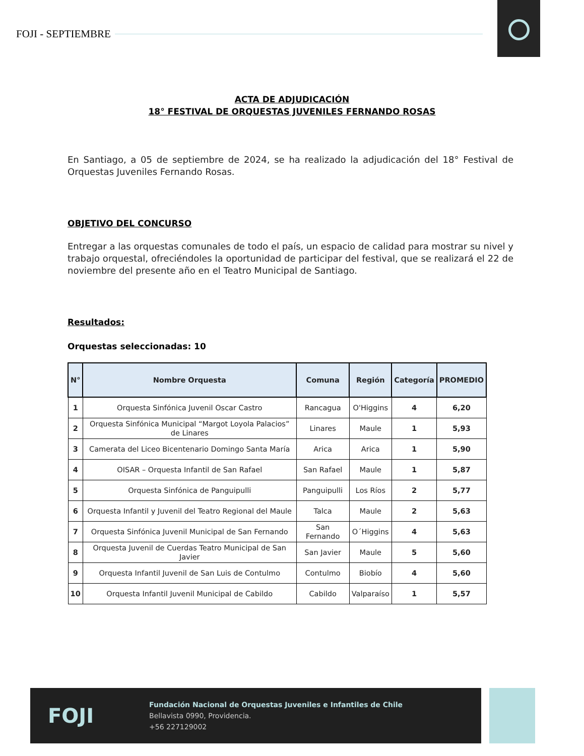FOJI - SEPTIEMBRE
ACTA DE ADJUDICACIÓN
18° FESTIVAL DE ORQUESTAS JUVENILES FERNANDO ROSAS
En Santiago, a 05 de septiembre de 2024, se ha realizado la adjudicación del 18° Festival de Orquestas Juveniles Fernando Rosas.
OBJETIVO DEL CONCURSO
Entregar a las orquestas comunales de todo el país, un espacio de calidad para mostrar su nivel y trabajo orquestal, ofreciéndoles la oportunidad de participar del festival, que se realizará el 22 de noviembre del presente año en el Teatro Municipal de Santiago.
Resultados:
Orquestas seleccionadas: 10
| N° | Nombre Orquesta | Comuna | Región | Categoría | PROMEDIO |
| --- | --- | --- | --- | --- | --- |
| 1 | Orquesta Sinfónica Juvenil Oscar Castro | Rancagua | O'Higgins | 4 | 6,20 |
| 2 | Orquesta Sinfónica Municipal “Margot Loyola Palacios” de Linares | Linares | Maule | 1 | 5,93 |
| 3 | Camerata del Liceo Bicentenario Domingo Santa María | Arica | Arica | 1 | 5,90 |
| 4 | OISAR – Orquesta Infantil de San Rafael | San Rafael | Maule | 1 | 5,87 |
| 5 | Orquesta Sinfónica de Panguipulli | Panguipulli | Los Ríos | 2 | 5,77 |
| 6 | Orquesta Infantil y Juvenil del Teatro Regional del Maule | Talca | Maule | 2 | 5,63 |
| 7 | Orquesta Sinfónica Juvenil Municipal de San Fernando | San Fernando | O´Higgins | 4 | 5,63 |
| 8 | Orquesta Juvenil de Cuerdas Teatro Municipal de San Javier | San Javier | Maule | 5 | 5,60 |
| 9 | Orquesta Infantil Juvenil de San Luis de Contulmo | Contulmo | Biobío | 4 | 5,60 |
| 10 | Orquesta Infantil Juvenil Municipal de Cabildo | Cabildo | Valparaíso | 1 | 5,57 |
FOJI
Fundación Nacional de Orquestas Juveniles e Infantiles de Chile
Bellavista 0990, Providencia.
+56 227129002